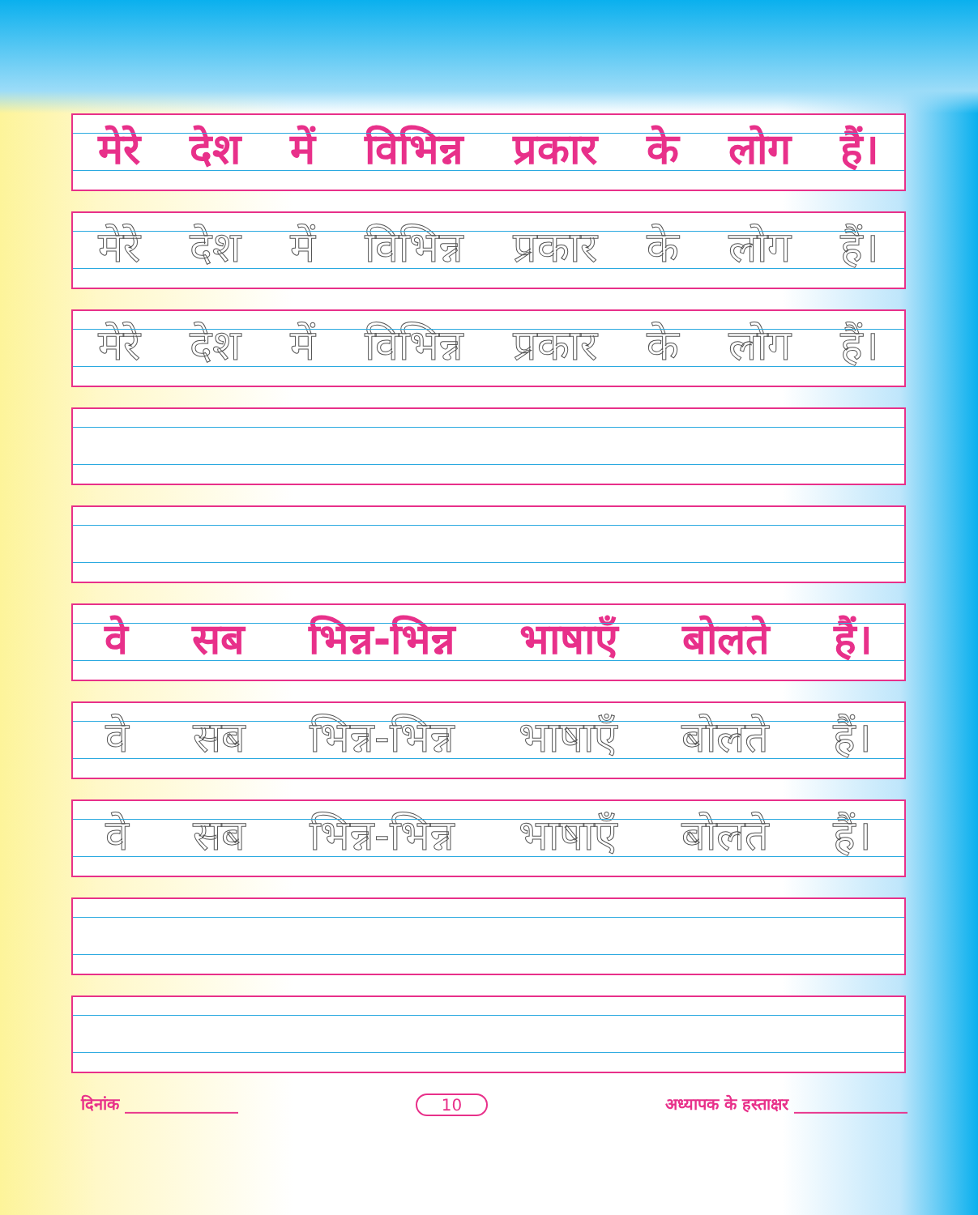मेरे देश में विभिन्न प्रकार के लोग हैं।
मेरे देश में विभिन्न प्रकार के लोग हैं।
मेरे देश में विभिन्न प्रकार के लोग हैं।
वे सब भिन्न-भिन्न भाषाएँ बोलते हैं।
वे सब भिन्न-भिन्न भाषाएँ बोलते हैं।
वे सब भिन्न-भिन्न भाषाएँ बोलते हैं।
दिनांक ______________ 10 अध्यापक के हस्ताक्षर ______________